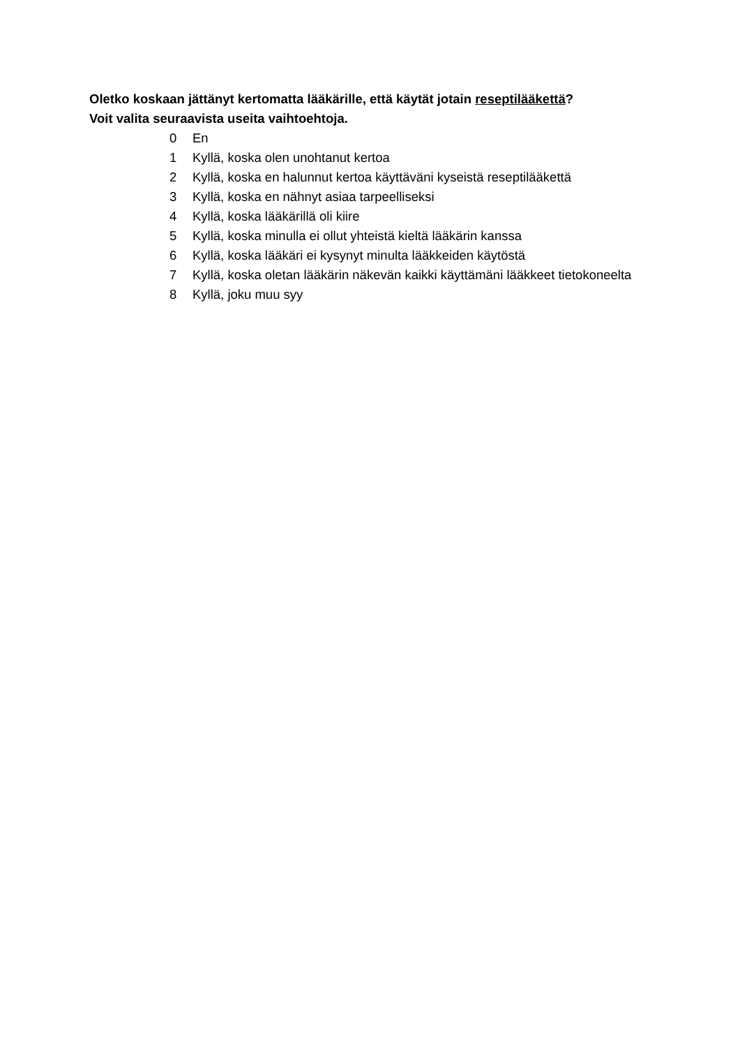Oletko koskaan jättänyt kertomatta lääkärille, että käytät jotain reseptilääkettä?
Voit valita seuraavista useita vaihtoehtoja.
0 En
1 Kyllä, koska olen unohtanut kertoa
2 Kyllä, koska en halunnut kertoa käyttäväni kyseistä reseptilääkettä
3 Kyllä, koska en nähnyt asiaa tarpeelliseksi
4 Kyllä, koska lääkärillä oli kiire
5 Kyllä, koska minulla ei ollut yhteistä kieltä lääkärin kanssa
6 Kyllä, koska lääkäri ei kysynyt minulta lääkkeiden käytöstä
7 Kyllä, koska oletan lääkärin näkevän kaikki käyttämäni lääkkeet tietokoneelta
8 Kyllä, joku muu syy